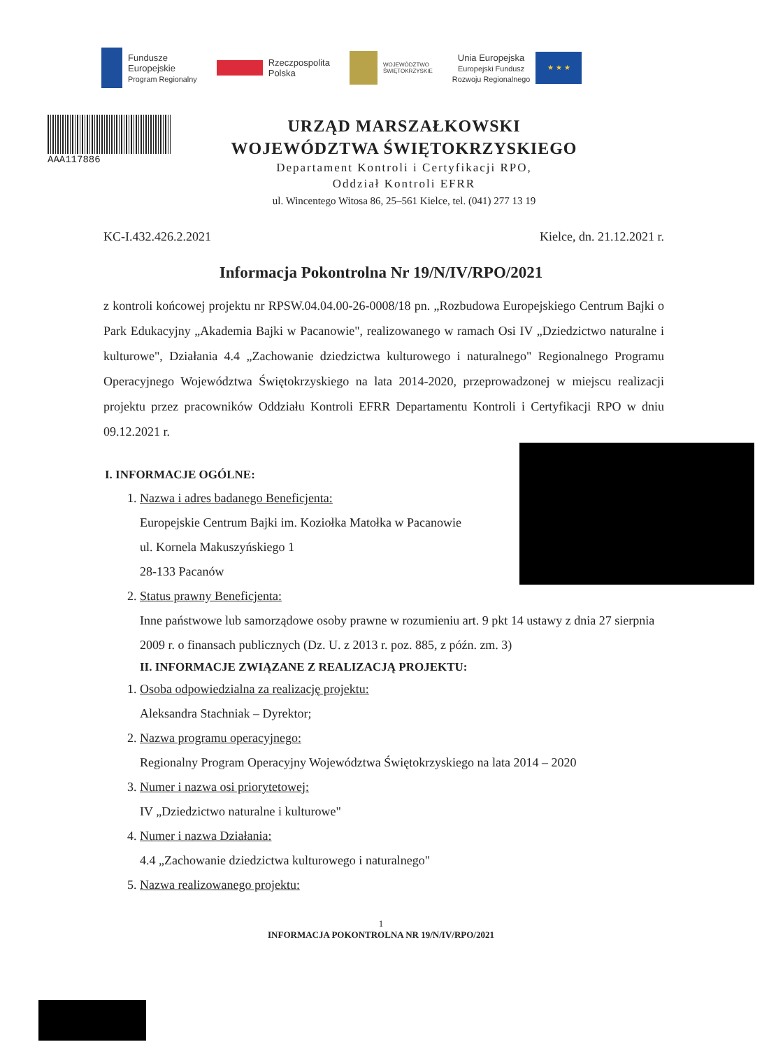Fundusze
Europejskie
Program Regionalny
Rzeczpospolita
Polska
WOJEWÓDZTWO
ŚWIĘTOKRZYSKIE
Unia Europejska
Europejski Fundusz
Rozwoju Regionalnego
★ ★ ★
AAA117886
URZĄD MARSZAŁKOWSKI
WOJEWÓDZTWA ŚWIĘTOKRZYSKIEGO
Departament Kontroli i Certyfikacji RPO,
Oddział Kontroli EFRR
ul. Wincentego Witosa 86, 25–561 Kielce, tel. (041) 277 13 19
KC-I.432.426.2.2021 Kielce, dn. 21.12.2021 r.
Informacja Pokontrolna Nr 19/N/IV/RPO/2021
z kontroli końcowej projektu nr RPSW.04.04.00-26-0008/18 pn. „Rozbudowa Europejskiego Centrum Bajki o Park Edukacyjny „Akademia Bajki w Pacanowie", realizowanego w ramach Osi IV „Dziedzictwo naturalne i kulturowe", Działania 4.4 „Zachowanie dziedzictwa kulturowego i naturalnego" Regionalnego Programu Operacyjnego Województwa Świętokrzyskiego na lata 2014-2020, przeprowadzonej w miejscu realizacji projektu przez pracowników Oddziału Kontroli EFRR Departamentu Kontroli i Certyfikacji RPO w dniu 09.12.2021 r.
I. INFORMACJE OGÓLNE:
1. Nazwa i adres badanego Beneficjenta:
Europejskie Centrum Bajki im. Koziołka Matołka w Pacanowie
ul. Kornela Makuszyńskiego 1
28-133 Pacanów
2. Status prawny Beneficjenta:
Inne państwowe lub samorządowe osoby prawne w rozumieniu art. 9 pkt 14 ustawy z dnia 27 sierpnia 2009 r. o finansach publicznych (Dz. U. z 2013 r. poz. 885, z późn. zm. 3)
II. INFORMACJE ZWIĄZANE Z REALIZACJĄ PROJEKTU:
1. Osoba odpowiedzialna za realizację projektu:
Aleksandra Stachniak – Dyrektor;
2. Nazwa programu operacyjnego:
Regionalny Program Operacyjny Województwa Świętokrzyskiego na lata 2014 – 2020
3. Numer i nazwa osi priorytetowej:
IV „Dziedzictwo naturalne i kulturowe"
4. Numer i nazwa Działania:
4.4 „Zachowanie dziedzictwa kulturowego i naturalnego"
5. Nazwa realizowanego projektu:
1
INFORMACJA POKONTROLNA NR 19/N/IV/RPO/2021